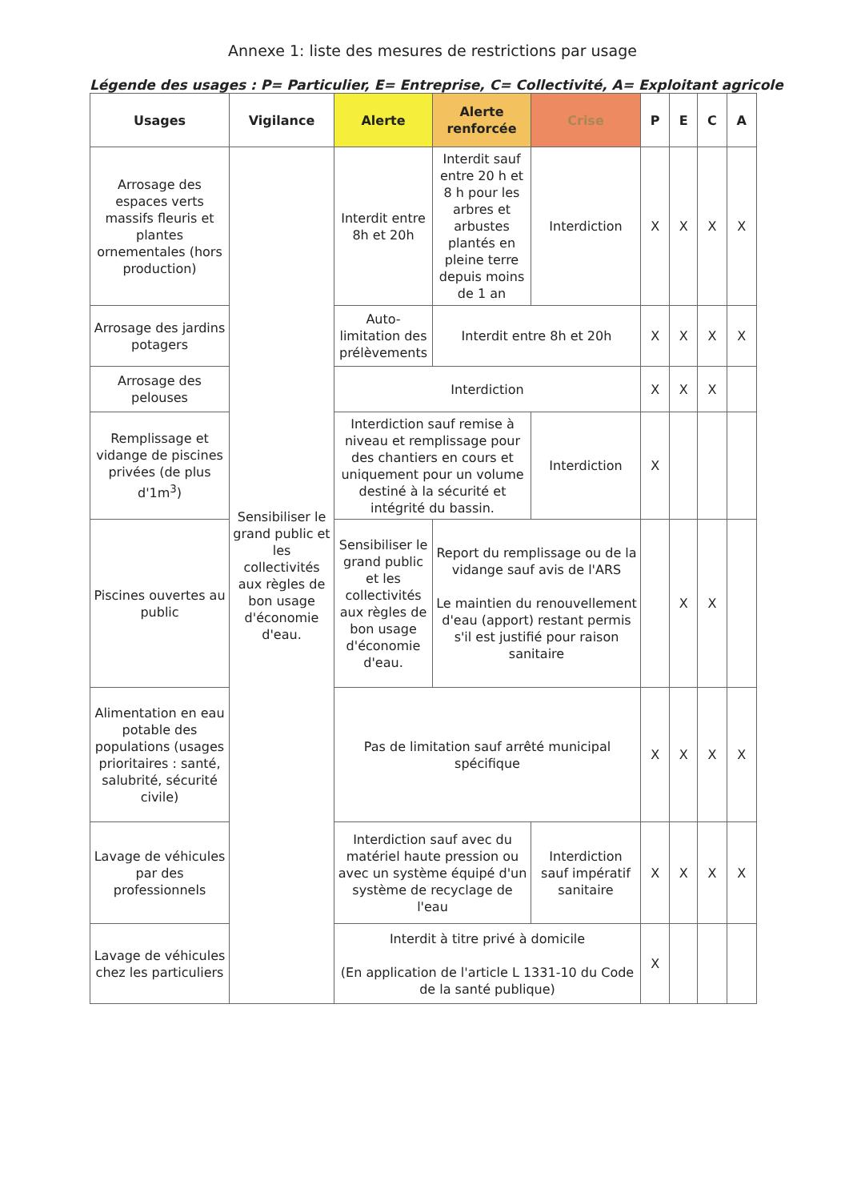Annexe 1: liste des mesures de restrictions par usage
Légende des usages : P= Particulier, E= Entreprise, C= Collectivité, A= Exploitant agricole
| Usages | Vigilance | Alerte | Alerte renforcée | Crise | P | E | C | A |
| --- | --- | --- | --- | --- | --- | --- | --- | --- |
| Arrosage des espaces verts massifs fleuris et plantes ornementales (hors production) | Sensibiliser le grand public et les collectivités aux règles de bon usage d'économie d'eau. | Interdit entre 8h et 20h | Interdit sauf entre 20 h et 8 h pour les arbres et arbustes plantés en pleine terre depuis moins de 1 an | Interdiction | X | X | X | X |
| Arrosage des jardins potagers | | Auto-limitation des prélèvements | Interdit entre 8h et 20h | | X | X | X | X |
| Arrosage des pelouses | | Interdiction | | | X | X | X | |
| Remplissage et vidange de piscines privées (de plus d'1m<sup>3</sup>) | | Interdiction sauf remise à niveau et remplissage pour des chantiers en cours et uniquement pour un volume destiné à la sécurité et intégrité du bassin. | | Interdiction | X | | | |
| Piscines ouvertes au public | | Sensibiliser le grand public et les collectivités aux règles de bon usage d'économie d'eau. | Report du remplissage ou de la vidange sauf avis de l'ARS Le maintien du renouvellement d'eau (apport) restant permis s'il est justifié pour raison sanitaire | | | X | X | |
| Alimentation en eau potable des populations (usages prioritaires : santé, salubrité, sécurité civile) | | Pas de limitation sauf arrêté municipal spécifique | | | X | X | X | X |
| Lavage de véhicules par des professionnels | | Interdiction sauf avec du matériel haute pression ou avec un système équipé d'un système de recyclage de l'eau | | Interdiction sauf impératif sanitaire | X | X | X | X |
| Lavage de véhicules chez les particuliers | | Interdit à titre privé à domicile (En application de l'article L 1331-10 du Code de la santé publique) | | | X | | | |